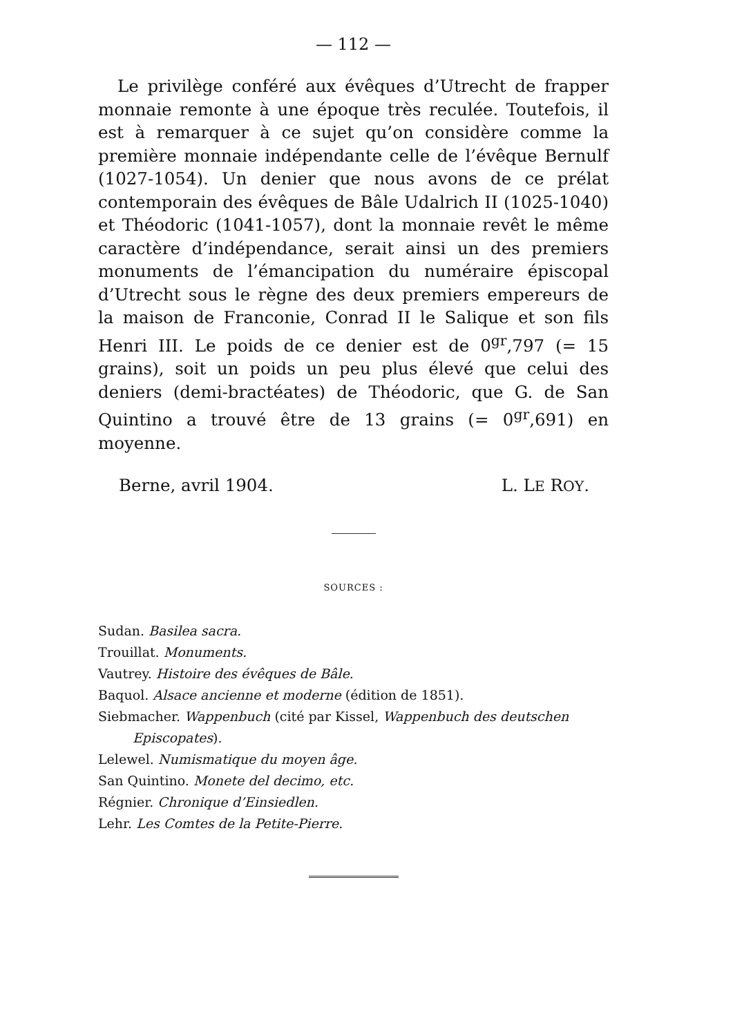— 112 —
Le privilège conféré aux évêques d’Utrecht de frapper monnaie remonte à une époque très reculée. Toutefois, il est à remarquer à ce sujet qu’on considère comme la première monnaie indépendante celle de l’évêque Bernulf (1027-1054). Un denier que nous avons de ce prélat contemporain des évêques de Bâle Udalrich II (1025-1040) et Théodoric (1041-1057), dont la monnaie revêt le même caractère d’indépendance, serait ainsi un des premiers monuments de l’émancipation du numéraire épiscopal d’Utrecht sous le règne des deux premiers empereurs de la maison de Franconie, Conrad II le Salique et son fils Henri III. Le poids de ce denier est de 0<sup>gr</sup>,797 (= 15 grains), soit un poids un peu plus élevé que celui des deniers (demi-bractéates) de Théodoric, que G. de San Quintino a trouvé être de 13 grains (= 0<sup>gr</sup>,691) en moyenne.
Berne, avril 1904. L. LE ROY.
SOURCES :
Sudan. Basilea sacra.
Trouillat. Monuments.
Vautrey. Histoire des évêques de Bâle.
Baquol. Alsace ancienne et moderne (édition de 1851).
Siebmacher. Wappenbuch (cité par Kissel, Wappenbuch des deutschen Episcopates).
Lelewel. Numismatique du moyen âge.
San Quintino. Monete del decimo, etc.
Régnier. Chronique d’Einsiedlen.
Lehr. Les Comtes de la Petite-Pierre.